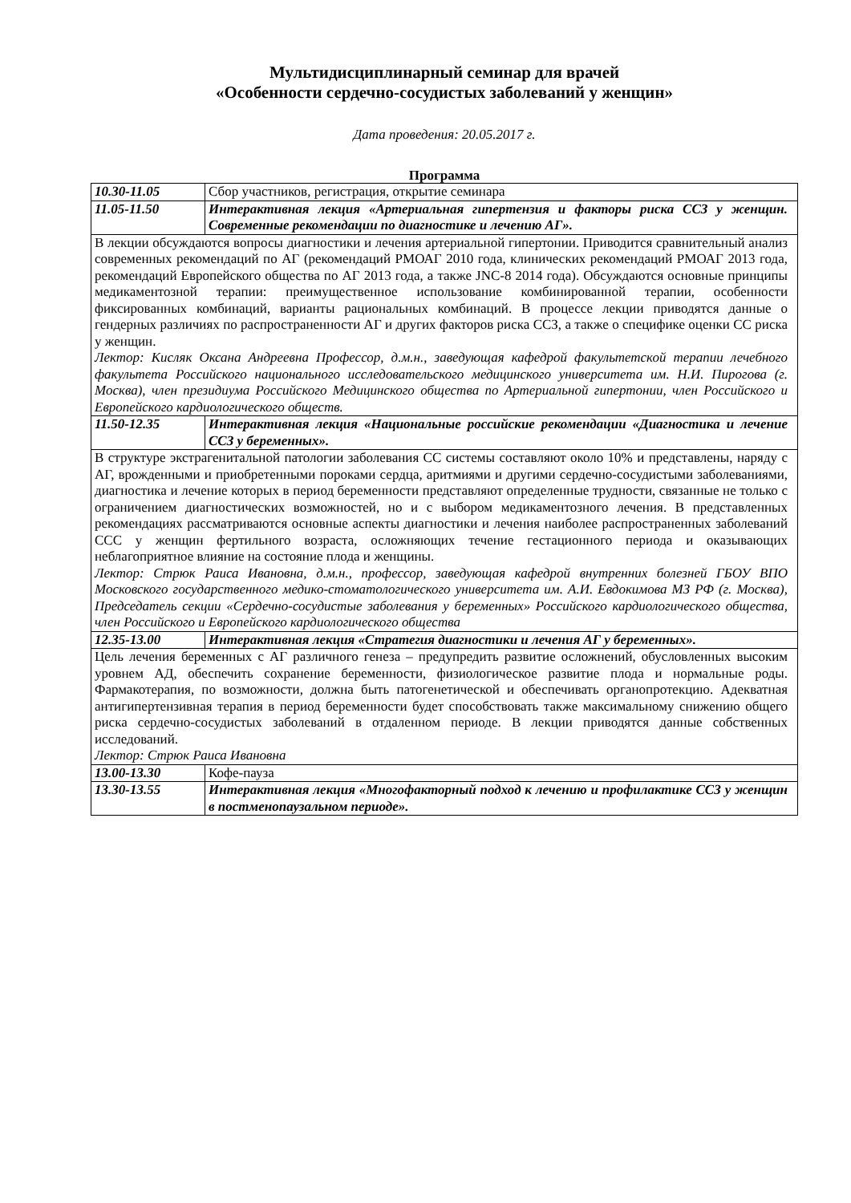Мультидисциплинарный семинар для врачей
«Особенности сердечно-сосудистых заболеваний у женщин»
Дата проведения: 20.05.2017 г.
Программа
| 10.30-11.05 | Сбор участников, регистрация, открытие семинара |
| 11.05-11.50 | Интерактивная лекция «Артериальная гипертензия и факторы риска ССЗ у женщин. Современные рекомендации по диагностике и лечению АГ». |
| В лекции обсуждаются вопросы диагностики и лечения артериальной гипертонии. Приводится сравнительный анализ современных рекомендаций по АГ (рекомендаций РМОАГ 2010 года, клинических рекомендаций РМОАГ 2013 года, рекомендаций Европейского общества по АГ 2013 года, а также JNC-8 2014 года). Обсуждаются основные принципы медикаментозной терапии: преимущественное использование комбинированной терапии, особенности фиксированных комбинаций, варианты рациональных комбинаций. В процессе лекции приводятся данные о гендерных различиях по распространенности АГ и других факторов риска ССЗ, а также о специфике оценки СС риска у женщин. Лектор: Кисляк Оксана Андреевна Профессор, д.м.н., заведующая кафедрой факультетской терапии лечебного факультета Российского национального исследовательского медицинского университета им. Н.И. Пирогова (г. Москва), член президиума Российского Медицинского общества по Артериальной гипертонии, член Российского и Европейского кардиологического обществ. | |
| 11.50-12.35 | Интерактивная лекция «Национальные российские рекомендации «Диагностика и лечение ССЗ у беременных». |
| В структуре экстрагенитальной патологии заболевания СС системы составляют около 10% и представлены, наряду с АГ, врожденными и приобретенными пороками сердца, аритмиями и другими сердечно-сосудистыми заболеваниями, диагностика и лечение которых в период беременности представляют определенные трудности, связанные не только с ограничением диагностических возможностей, но и с выбором медикаментозного лечения. В представленных рекомендациях рассматриваются основные аспекты диагностики и лечения наиболее распространенных заболеваний ССС у женщин фертильного возраста, осложняющих течение гестационного периода и оказывающих неблагоприятное влияние на состояние плода и женщины. Лектор: Стрюк Раиса Ивановна, д.м.н., профессор, заведующая кафедрой внутренних болезней ГБОУ ВПО Московского государственного медико-стоматологического университета им. А.И. Евдокимова МЗ РФ (г. Москва), Председатель секции «Сердечно-сосудистые заболевания у беременных» Российского кардиологического общества, член Российского и Европейского кардиологического общества | |
| 12.35-13.00 | Интерактивная лекция «Стратегия диагностики и лечения АГ у беременных». |
| Цель лечения беременных с АГ различного генеза – предупредить развитие осложнений, обусловленных высоким уровнем АД, обеспечить сохранение беременности, физиологическое развитие плода и нормальные роды. Фармакотерапия, по возможности, должна быть патогенетической и обеспечивать органопротекцию. Адекватная антигипертензивная терапия в период беременности будет способствовать также максимальному снижению общего риска сердечно-сосудистых заболеваний в отдаленном периоде. В лекции приводятся данные собственных исследований. Лектор: Стрюк Раиса Ивановна | |
| 13.00-13.30 | Кофе-пауза |
| 13.30-13.55 | Интерактивная лекция «Многофакторный подход к лечению и профилактике ССЗ у женщин в постменопаузальном периоде». |